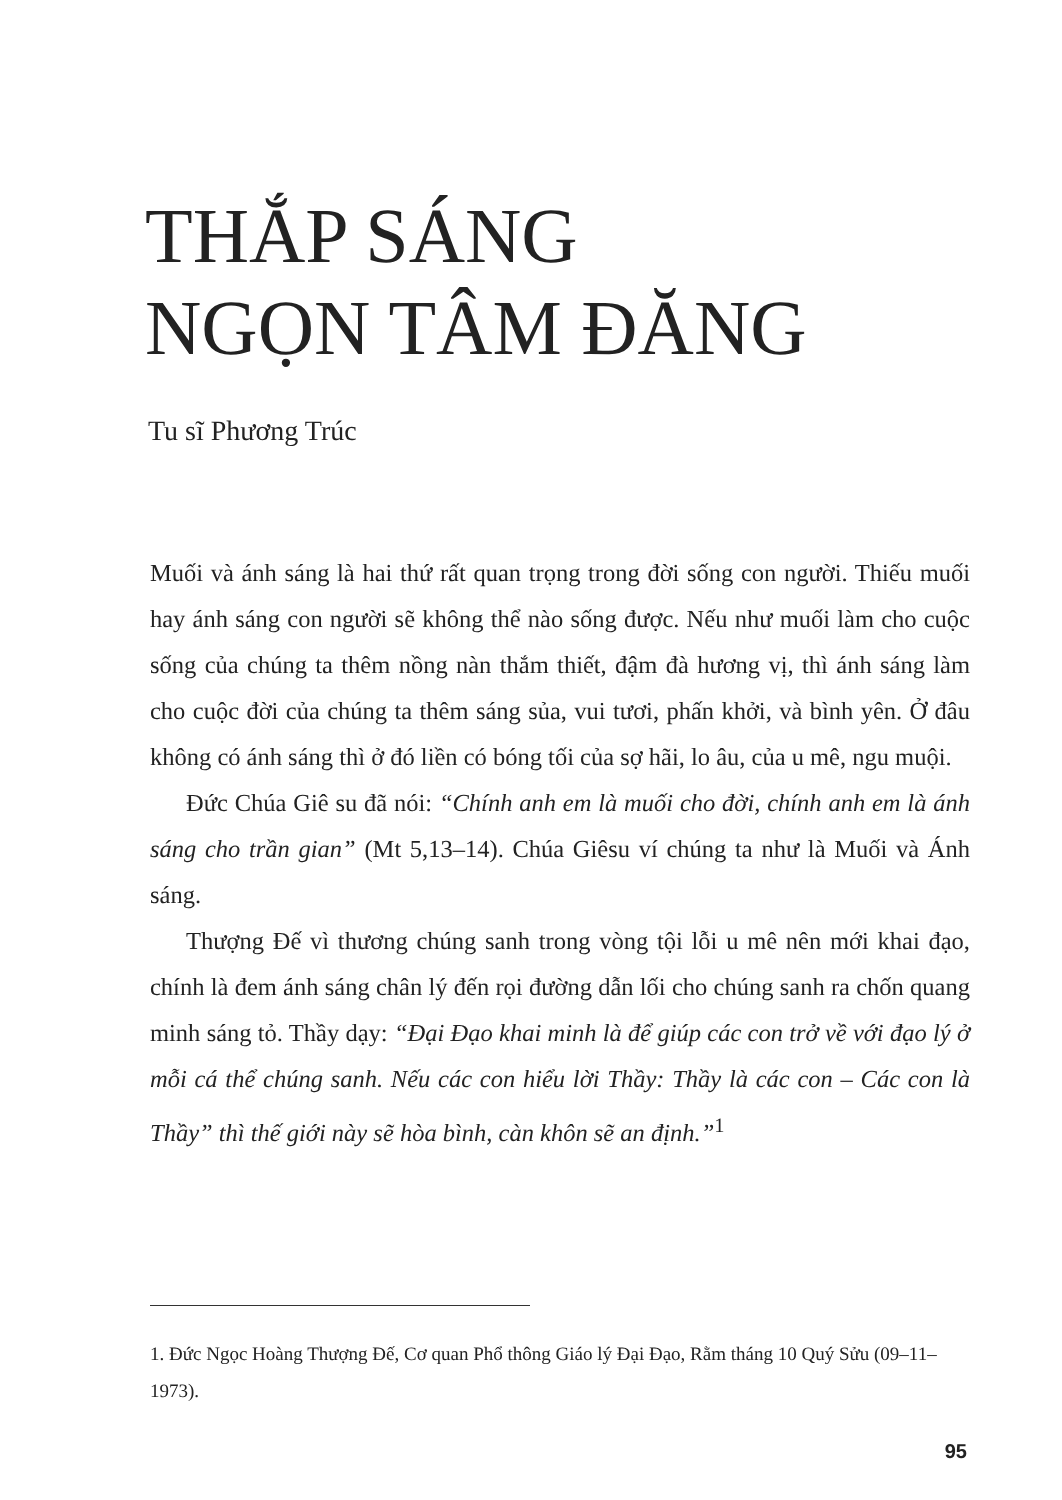THẮP SÁNG
NGỌN TÂM ĐĂNG
Tu sĩ Phương Trúc
Muối và ánh sáng là hai thứ rất quan trọng trong đời sống con người. Thiếu muối hay ánh sáng con người sẽ không thể nào sống được. Nếu như muối làm cho cuộc sống của chúng ta thêm nồng nàn thắm thiết, đậm đà hương vị, thì ánh sáng làm cho cuộc đời của chúng ta thêm sáng sủa, vui tươi, phấn khởi, và bình yên. Ở đâu không có ánh sáng thì ở đó liền có bóng tối của sợ hãi, lo âu, của u mê, ngu muội.
Đức Chúa Giê su đã nói: “Chính anh em là muối cho đời, chính anh em là ánh sáng cho trần gian” (Mt 5,13–14). Chúa Giêsu ví chúng ta như là Muối và Ánh sáng.
Thượng Đế vì thương chúng sanh trong vòng tội lỗi u mê nên mới khai đạo, chính là đem ánh sáng chân lý đến rọi đường dẫn lối cho chúng sanh ra chốn quang minh sáng tỏ. Thầy dạy: “Đại Đạo khai minh là để giúp các con trở về với đạo lý ở mỗi cá thể chúng sanh. Nếu các con hiểu lời Thầy: Thầy là các con – Các con là Thầy” thì thế giới này sẽ hòa bình, càn khôn sẽ an định.”<sup>1</sup>
1. Đức Ngọc Hoàng Thượng Đế, Cơ quan Phổ thông Giáo lý Đại Đạo, Rằm tháng 10 Quý Sửu (09–11–1973).
95